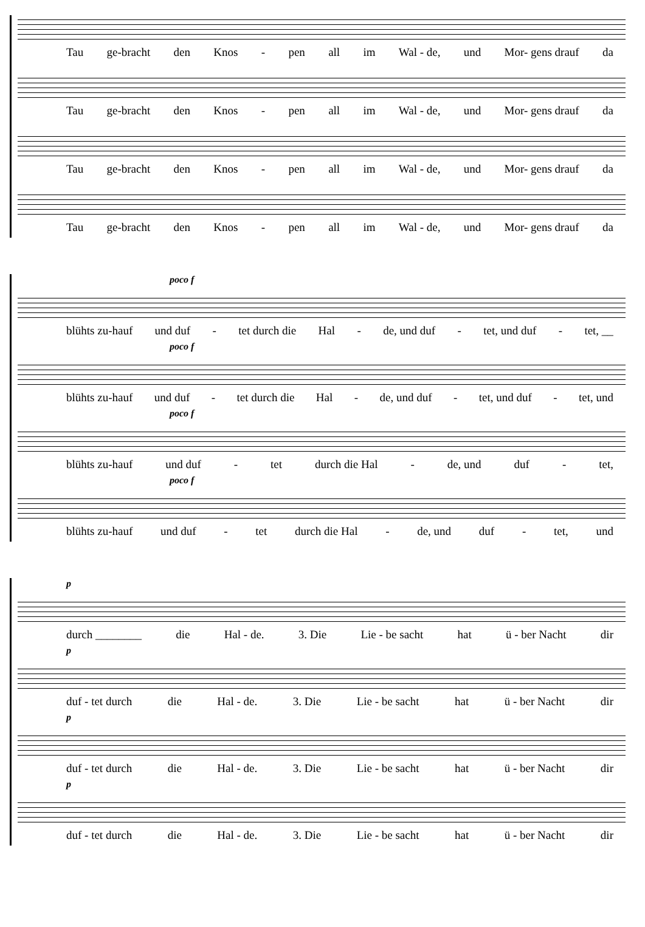Tau ge-bracht den Knos - pen all im Wal - de, und Mor- gens drauf da
Tau ge-bracht den Knos - pen all im Wal - de, und Mor- gens drauf da
Tau ge-bracht den Knos - pen all im Wal - de, und Mor- gens drauf da
Tau ge-bracht den Knos - pen all im Wal - de, und Mor- gens drauf da
poco f
blühts zu-hauf und duf - tet durch die Hal - de, und duf - tet, und duf - tet, __
poco f
blühts zu-hauf und duf - tet durch die Hal - de, und duf - tet, und duf - tet, und
poco f
blühts zu-hauf und duf - tet durch die Hal - de, und duf - tet,
poco f
blühts zu-hauf und duf - tet durch die Hal - de, und duf - tet, und
p
durch ________ die Hal - de. 3. Die Lie - be sacht hat ü - ber Nacht dir
p
duf - tet durch die Hal - de. 3. Die Lie - be sacht hat ü - ber Nacht dir
p
duf - tet durch die Hal - de. 3. Die Lie - be sacht hat ü - ber Nacht dir
p
duf - tet durch die Hal - de. 3. Die Lie - be sacht hat ü - ber Nacht dir